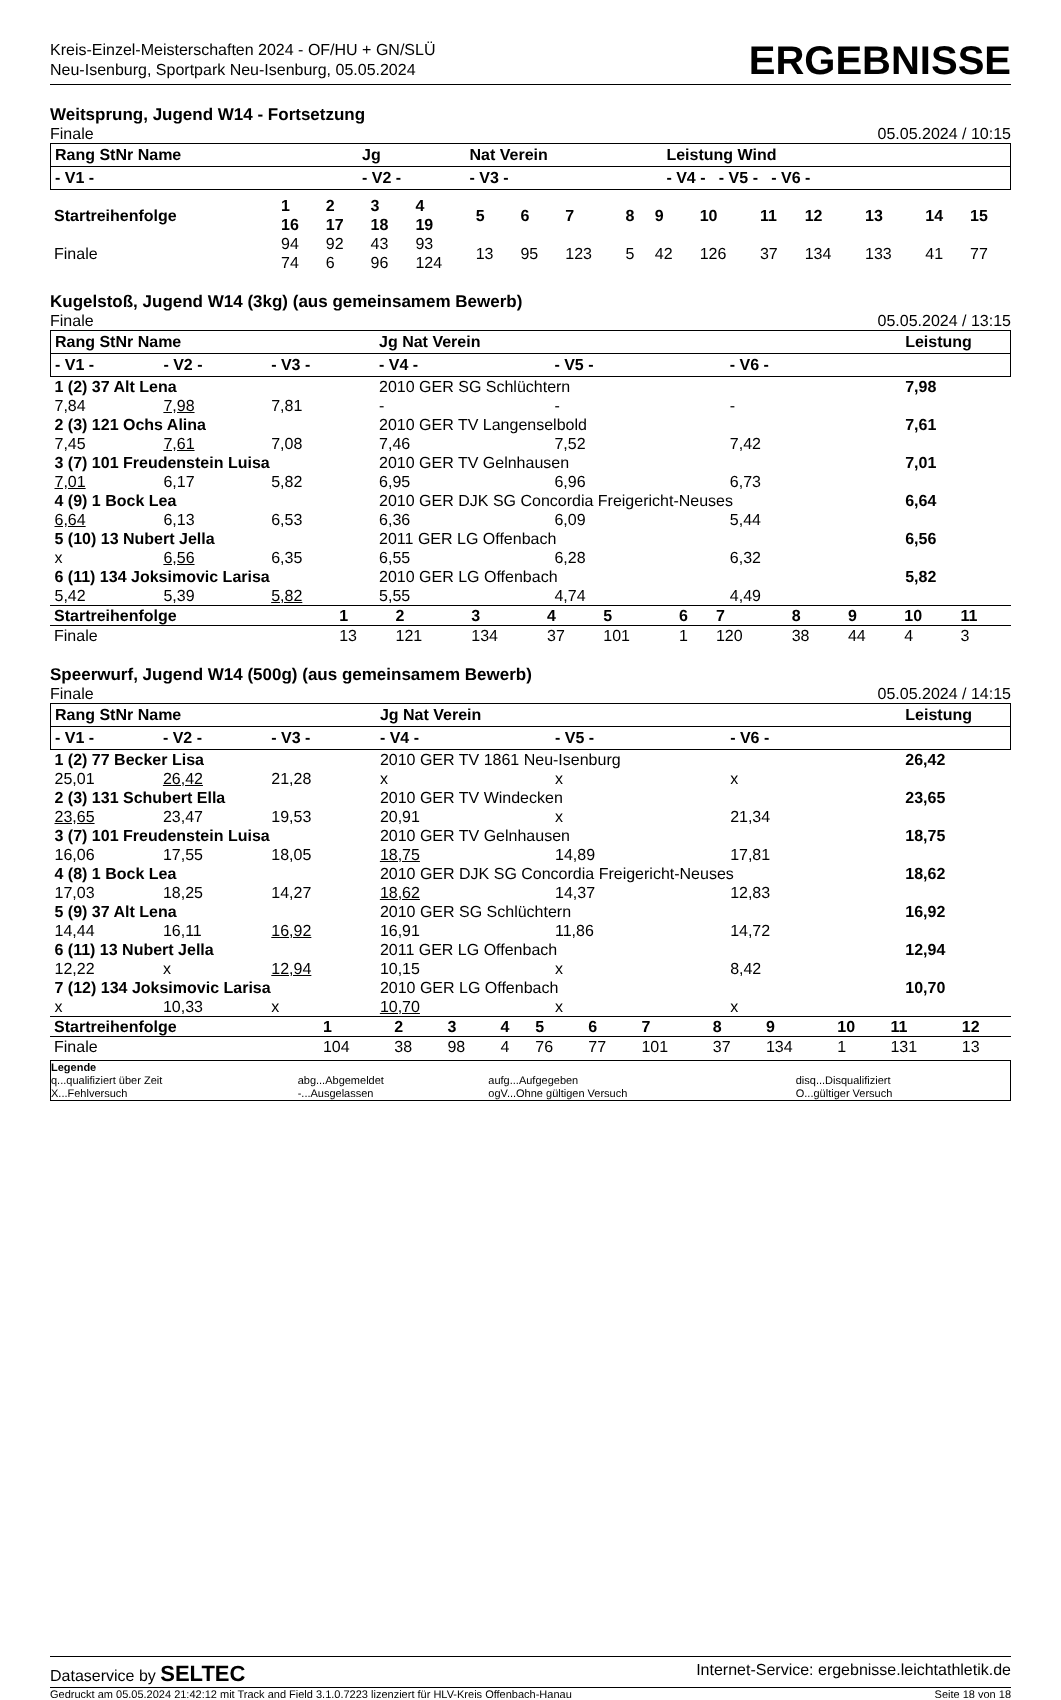Kreis-Einzel-Meisterschaften 2024 - OF/HU + GN/SLÜ
Neu-Isenburg, Sportpark Neu-Isenburg, 05.05.2024
ERGEBNISSE
Weitsprung, Jugend W14 - Fortsetzung
Finale 05.05.2024 / 10:15
| Rang StNr Name | Jg | Nat Verein | Leistung Wind |
| --- | --- | --- | --- |
| - V1 - | - V2 - | - V3 - | - V4 - - V5 - - V6 - |
| Startreihenfolge | 1 16 | 2 17 | 3 18 | 4 19 | 5 | 6 | 7 | 8 | 9 | 10 | 11 | 12 | 13 | 14 | 15 |
| Finale | 94 74 | 92 6 | 43 96 | 93 124 | 13 | 95 | 123 | 5 | 42 | 126 | 37 | 134 | 133 | 41 | 77 |
Kugelstoß, Jugend W14 (3kg) (aus gemeinsamem Bewerb)
Finale 05.05.2024 / 13:15
| Rang StNr Name | | | Jg Nat Verein | | | Leistung |
| --- | --- | --- | --- | --- | --- | --- |
| - V1 - | - V2 - | - V3 - | - V4 - | - V5 - | - V6 - | |
| 1 (2) 37 Alt Lena | | | 2010 GER SG Schlüchtern | | | 7,98 |
| 7,84 | 7,98 | 7,81 | - | - | - | |
| 2 (3) 121 Ochs Alina | | | 2010 GER TV Langenselbold | | | 7,61 |
| 7,45 | 7,61 | 7,08 | 7,46 | 7,52 | 7,42 | |
| 3 (7) 101 Freudenstein Luisa | | | 2010 GER TV Gelnhausen | | | 7,01 |
| 7,01 | 6,17 | 5,82 | 6,95 | 6,96 | 6,73 | |
| 4 (9) 1 Bock Lea | | | 2010 GER DJK SG Concordia Freigericht-Neuses | | | 6,64 |
| 6,64 | 6,13 | 6,53 | 6,36 | 6,09 | 5,44 | |
| 5 (10) 13 Nubert Jella | | | 2011 GER LG Offenbach | | | 6,56 |
| x | 6,56 | 6,35 | 6,55 | 6,28 | 6,32 | |
| 6 (11) 134 Joksimovic Larisa | | | 2010 GER LG Offenbach | | | 5,82 |
| 5,42 | 5,39 | 5,82 | 5,55 | 4,74 | 4,49 | |
| Startreihenfolge | 1 | 2 | 3 | 4 | 5 | 6 | 7 | 8 | 9 | 10 | 11 |
| Finale | 13 | 121 | 134 | 37 | 101 | 1 | 120 | 38 | 44 | 4 | 3 |
Speerwurf, Jugend W14 (500g) (aus gemeinsamem Bewerb)
Finale 05.05.2024 / 14:15
| Rang StNr Name | | | Jg Nat Verein | | | Leistung |
| --- | --- | --- | --- | --- | --- | --- |
| - V1 - | - V2 - | - V3 - | - V4 - | - V5 - | - V6 - | |
| 1 (2) 77 Becker Lisa | | | 2010 GER TV 1861 Neu-Isenburg | | | 26,42 |
| 25,01 | 26,42 | 21,28 | x | x | x | |
| 2 (3) 131 Schubert Ella | | | 2010 GER TV Windecken | | | 23,65 |
| 23,65 | 23,47 | 19,53 | 20,91 | x | 21,34 | |
| 3 (7) 101 Freudenstein Luisa | | | 2010 GER TV Gelnhausen | | | 18,75 |
| 16,06 | 17,55 | 18,05 | 18,75 | 14,89 | 17,81 | |
| 4 (8) 1 Bock Lea | | | 2010 GER DJK SG Concordia Freigericht-Neuses | | | 18,62 |
| 17,03 | 18,25 | 14,27 | 18,62 | 14,37 | 12,83 | |
| 5 (9) 37 Alt Lena | | | 2010 GER SG Schlüchtern | | | 16,92 |
| 14,44 | 16,11 | 16,92 | 16,91 | 11,86 | 14,72 | |
| 6 (11) 13 Nubert Jella | | | 2011 GER LG Offenbach | | | 12,94 |
| 12,22 | x | 12,94 | 10,15 | x | 8,42 | |
| 7 (12) 134 Joksimovic Larisa | | | 2010 GER LG Offenbach | | | 10,70 |
| x | 10,33 | x | 10,70 | x | x | |
| Startreihenfolge | 1 | 2 | 3 | 4 | 5 | 6 | 7 | 8 | 9 | 10 | 11 | 12 |
| Finale | 104 | 38 | 98 | 4 | 76 | 77 | 101 | 37 | 134 | 1 | 131 | 13 |
| Legende | | | |
| q...qualifiziert über Zeit | abg...Abgemeldet | aufg...Aufgegeben | disq...Disqualifiziert |
| X...Fehlversuch | -...Ausgelassen | ogV...Ohne gültigen Versuch | O...gültiger Versuch |
Dataservice by SELTEC Internet-Service: ergebnisse.leichtathletik.de
Gedruckt am 05.05.2024 21:42:12 mit Track and Field 3.1.0.7223 lizenziert für HLV-Kreis Offenbach-Hanau Seite 18 von 18